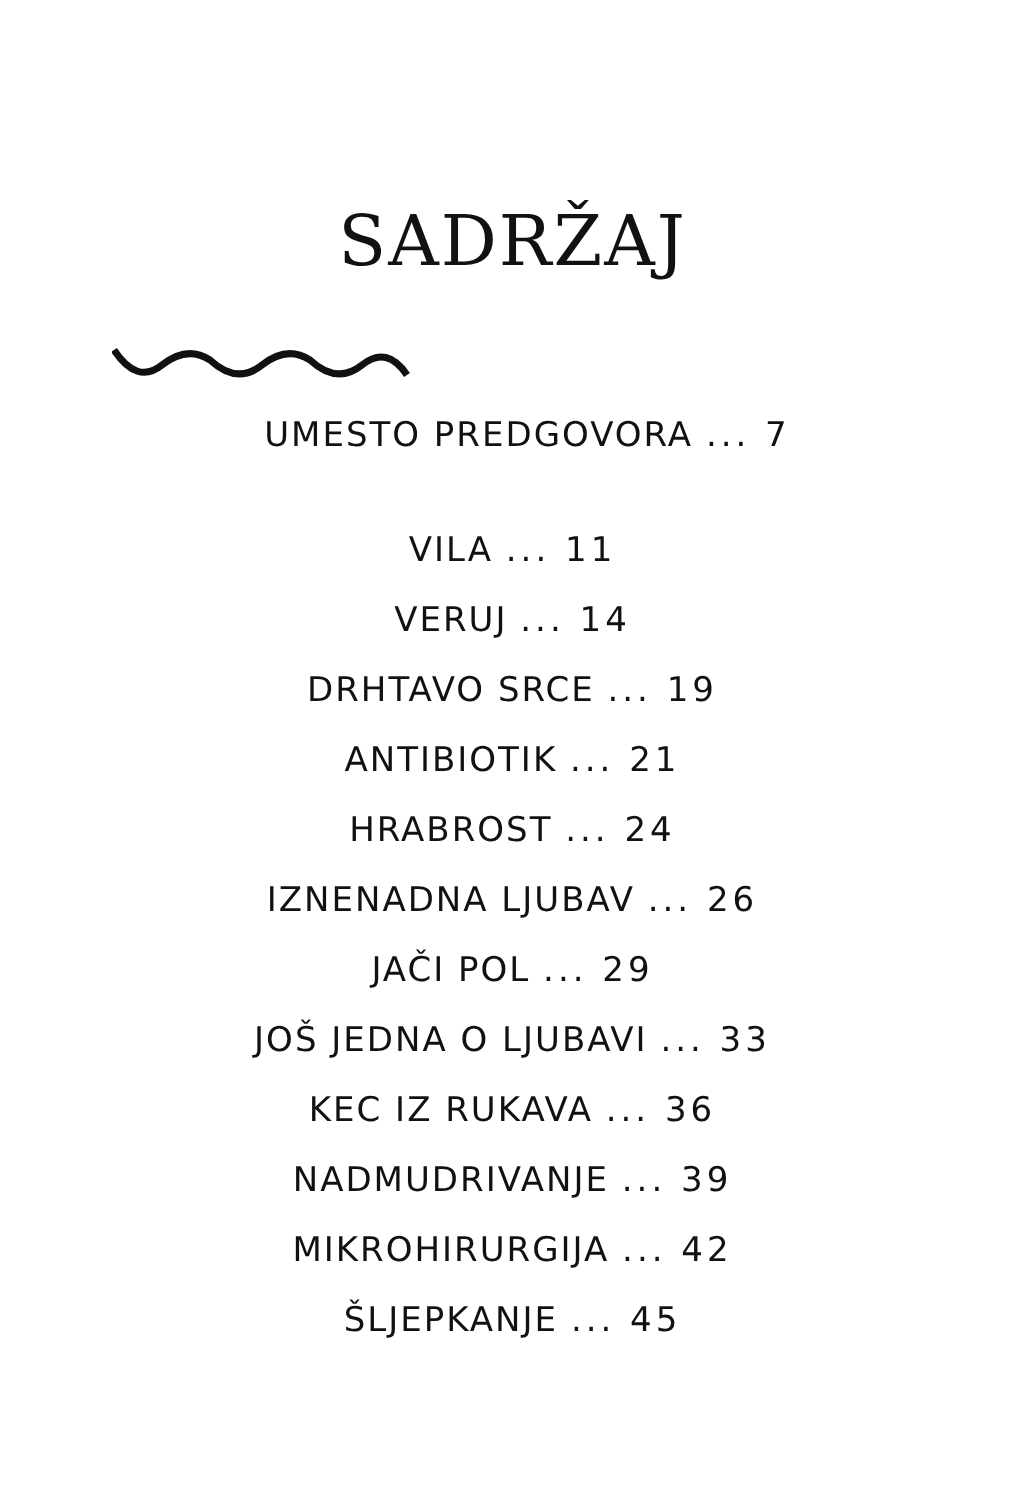SADRŽAJ
UMESTO PREDGOVORA ... 7
VILA ... 11
VERUJ ... 14
DRHTAVO SRCE ... 19
ANTIBIOTIK ... 21
HRABROST ... 24
IZNENADNA LJUBAV ... 26
JAČI POL ... 29
JOŠ JEDNA O LJUBAVI ... 33
KEC IZ RUKAVA ... 36
NADMUDRIVANJE ... 39
MIKROHIRURGIJA ... 42
ŠLJEPKANJE ... 45